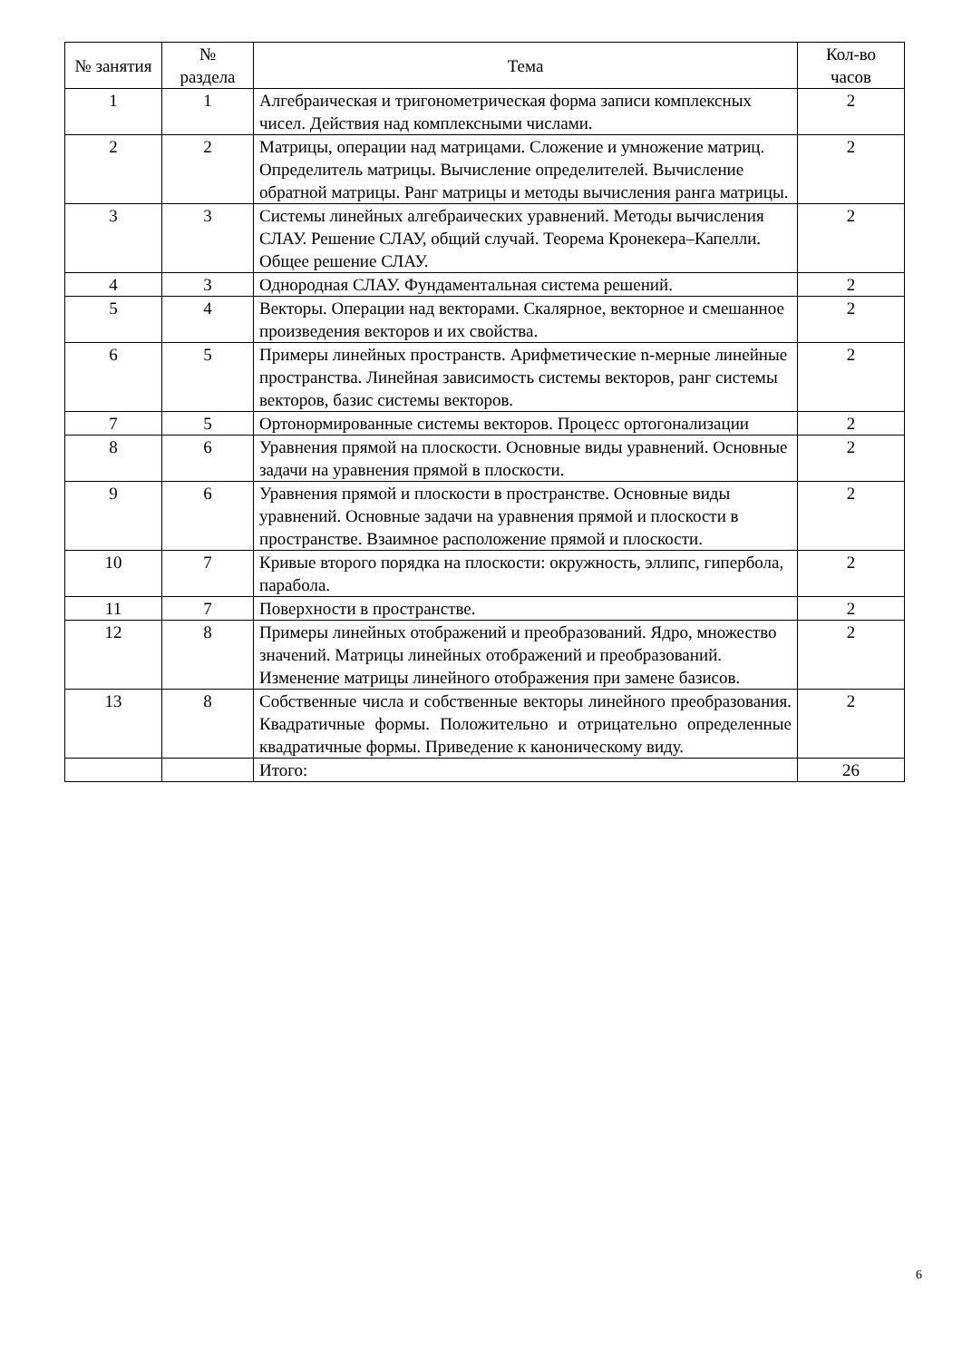| № занятия | № раздела | Тема | Кол-во часов |
| --- | --- | --- | --- |
| 1 | 1 | Алгебраическая и тригонометрическая форма записи комплексных чисел. Действия над комплексными числами. | 2 |
| 2 | 2 | Матрицы, операции над матрицами. Сложение и умножение матриц. Определитель матрицы. Вычисление определителей. Вычисление обратной матрицы. Ранг матрицы и методы вычисления ранга матрицы. | 2 |
| 3 | 3 | Системы линейных алгебраических уравнений. Методы вычисления СЛАУ. Решение СЛАУ, общий случай. Теорема Кронекера–Капелли. Общее решение СЛАУ. | 2 |
| 4 | 3 | Однородная СЛАУ. Фундаментальная система решений. | 2 |
| 5 | 4 | Векторы. Операции над векторами. Скалярное, векторное и смешанное произведения векторов и их свойства. | 2 |
| 6 | 5 | Примеры линейных пространств. Арифметические n-мерные линейные пространства. Линейная зависимость системы векторов, ранг системы векторов, базис системы векторов. | 2 |
| 7 | 5 | Ортонормированные системы векторов. Процесс ортогонализации | 2 |
| 8 | 6 | Уравнения прямой на плоскости. Основные виды уравнений. Основные задачи на уравнения прямой в плоскости. | 2 |
| 9 | 6 | Уравнения прямой и плоскости в пространстве. Основные виды уравнений. Основные задачи на уравнения прямой и плоскости в пространстве. Взаимное расположение прямой и плоскости. | 2 |
| 10 | 7 | Кривые второго порядка на плоскости: окружность, эллипс, гипербола, парабола. | 2 |
| 11 | 7 | Поверхности в пространстве. | 2 |
| 12 | 8 | Примеры линейных отображений и преобразований. Ядро, множество значений. Матрицы линейных отображений и преобразований. Изменение матрицы линейного отображения при замене базисов. | 2 |
| 13 | 8 | Собственные числа и собственные векторы линейного преобразования. Квадратичные формы. Положительно и отрицательно определенные квадратичные формы. Приведение к каноническому виду. | 2 |
| | | Итого: | 26 |
6